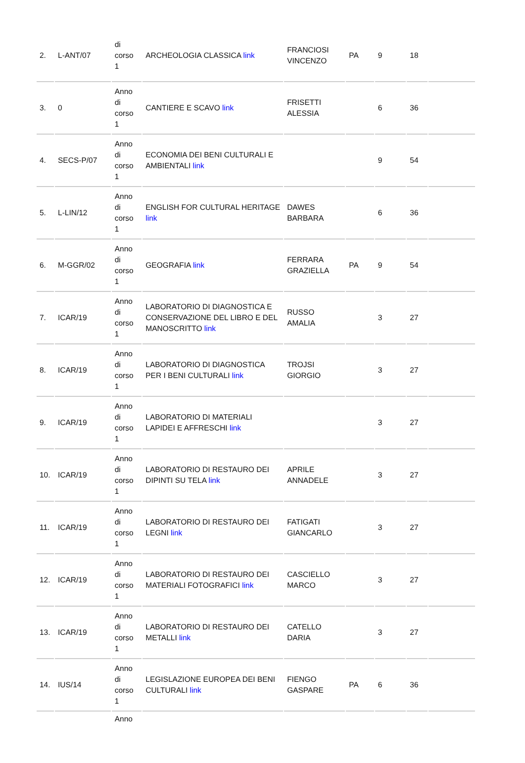| 2. | L-ANT/07 | di corso 1 | ARCHEOLOGIA CLASSICA link | FRANCIOSI VINCENZO | PA | 9 | 18 | |
| 3. | 0 | Anno di corso 1 | CANTIERE E SCAVO link | FRISETTI ALESSIA | | 6 | 36 | |
| 4. | SECS-P/07 | Anno di corso 1 | ECONOMIA DEI BENI CULTURALI E AMBIENTALI link | | | 9 | 54 | |
| 5. | L-LIN/12 | Anno di corso 1 | ENGLISH FOR CULTURAL HERITAGE link | DAWES BARBARA | | 6 | 36 | |
| 6. | M-GGR/02 | Anno di corso 1 | GEOGRAFIA link | FERRARA GRAZIELLA | PA | 9 | 54 | |
| 7. | ICAR/19 | Anno di corso 1 | LABORATORIO DI DIAGNOSTICA E CONSERVAZIONE DEL LIBRO E DEL MANOSCRITTO link | RUSSO AMALIA | | 3 | 27 | |
| 8. | ICAR/19 | Anno di corso 1 | LABORATORIO DI DIAGNOSTICA PER I BENI CULTURALI link | TROJSI GIORGIO | | 3 | 27 | |
| 9. | ICAR/19 | Anno di corso 1 | LABORATORIO DI MATERIALI LAPIDEI E AFFRESCHI link | | | 3 | 27 | |
| 10. | ICAR/19 | Anno di corso 1 | LABORATORIO DI RESTAURO DEI DIPINTI SU TELA link | APRILE ANNADELE | | 3 | 27 | |
| 11. | ICAR/19 | Anno di corso 1 | LABORATORIO DI RESTAURO DEI LEGNI link | FATIGATI GIANCARLO | | 3 | 27 | |
| 12. | ICAR/19 | Anno di corso 1 | LABORATORIO DI RESTAURO DEI MATERIALI FOTOGRAFICI link | CASCIELLO MARCO | | 3 | 27 | |
| 13. | ICAR/19 | Anno di corso 1 | LABORATORIO DI RESTAURO DEI METALLI link | CATELLO DARIA | | 3 | 27 | |
| 14. | IUS/14 | Anno di corso 1 | LEGISLAZIONE EUROPEA DEI BENI CULTURALI link | FIENGO GASPARE | PA | 6 | 36 | |
| | | Anno | | | | | | |